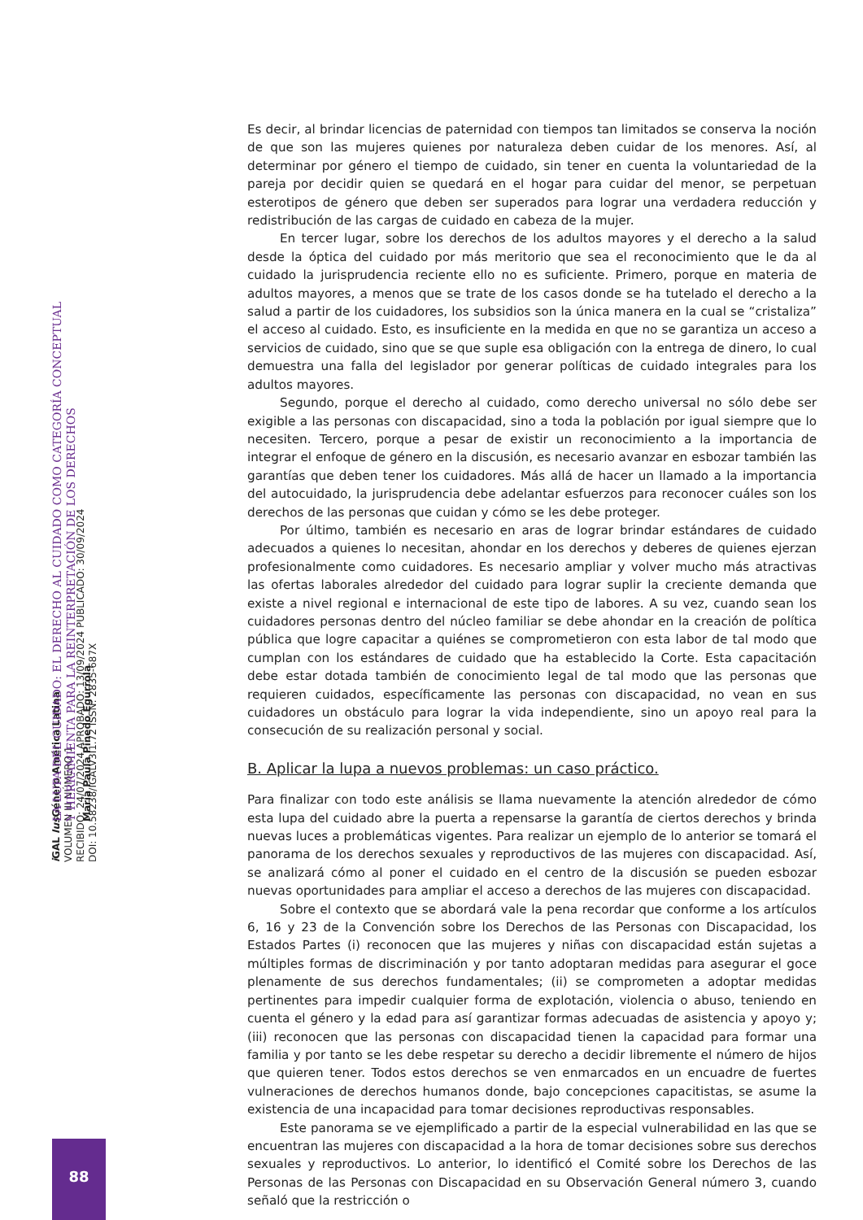i GAL Ius Género América Latina
VOLUMEN III NÚMERO 1
RECIBIDO: 24/07/2024 APROBADO: 13/09/2024 PUBLICADO: 30/09/2024
DOI: 10.58238/IGALV3I1.72 ISSN: 2835-687X
LA LUPA DEL CUIDADO: EL DERECHO AL CUIDADO COMO CATEGORÍA CONCEPTUAL
Y HERRAMIENTA PARA LA REINTERPRETACIÓN DE LOS DERECHOS
María Paula Pinedo Egurrola
88
Es decir, al brindar licencias de paternidad con tiempos tan limitados se conserva la noción de que son las mujeres quienes por naturaleza deben cuidar de los menores. Así, al determinar por género el tiempo de cuidado, sin tener en cuenta la voluntariedad de la pareja por decidir quien se quedará en el hogar para cuidar del menor, se perpetuan esterotipos de género que deben ser superados para lograr una verdadera reducción y redistribución de las cargas de cuidado en cabeza de la mujer.
En tercer lugar, sobre los derechos de los adultos mayores y el derecho a la salud desde la óptica del cuidado por más meritorio que sea el reconocimiento que le da al cuidado la jurisprudencia reciente ello no es suficiente. Primero, porque en materia de adultos mayores, a menos que se trate de los casos donde se ha tutelado el derecho a la salud a partir de los cuidadores, los subsidios son la única manera en la cual se “cristaliza” el acceso al cuidado. Esto, es insuficiente en la medida en que no se garantiza un acceso a servicios de cuidado, sino que se que suple esa obligación con la entrega de dinero, lo cual demuestra una falla del legislador por generar políticas de cuidado integrales para los adultos mayores.
Segundo, porque el derecho al cuidado, como derecho universal no sólo debe ser exigible a las personas con discapacidad, sino a toda la población por igual siempre que lo necesiten. Tercero, porque a pesar de existir un reconocimiento a la importancia de integrar el enfoque de género en la discusión, es necesario avanzar en esbozar también las garantías que deben tener los cuidadores. Más allá de hacer un llamado a la importancia del autocuidado, la jurisprudencia debe adelantar esfuerzos para reconocer cuáles son los derechos de las personas que cuidan y cómo se les debe proteger.
Por último, también es necesario en aras de lograr brindar estándares de cuidado adecuados a quienes lo necesitan, ahondar en los derechos y deberes de quienes ejerzan profesionalmente como cuidadores. Es necesario ampliar y volver mucho más atractivas las ofertas laborales alrededor del cuidado para lograr suplir la creciente demanda que existe a nivel regional e internacional de este tipo de labores. A su vez, cuando sean los cuidadores personas dentro del núcleo familiar se debe ahondar en la creación de política pública que logre capacitar a quiénes se comprometieron con esta labor de tal modo que cumplan con los estándares de cuidado que ha establecido la Corte. Esta capacitación debe estar dotada también de conocimiento legal de tal modo que las personas que requieren cuidados, específicamente las personas con discapacidad, no vean en sus cuidadores un obstáculo para lograr la vida independiente, sino un apoyo real para la consecución de su realización personal y social.
B. Aplicar la lupa a nuevos problemas: un caso práctico.
Para finalizar con todo este análisis se llama nuevamente la atención alrededor de cómo esta lupa del cuidado abre la puerta a repensarse la garantía de ciertos derechos y brinda nuevas luces a problemáticas vigentes. Para realizar un ejemplo de lo anterior se tomará el panorama de los derechos sexuales y reproductivos de las mujeres con discapacidad. Así, se analizará cómo al poner el cuidado en el centro de la discusión se pueden esbozar nuevas oportunidades para ampliar el acceso a derechos de las mujeres con discapacidad.
Sobre el contexto que se abordará vale la pena recordar que conforme a los artículos 6, 16 y 23 de la Convención sobre los Derechos de las Personas con Discapacidad, los Estados Partes (i) reconocen que las mujeres y niñas con discapacidad están sujetas a múltiples formas de discriminación y por tanto adoptaran medidas para asegurar el goce plenamente de sus derechos fundamentales; (ii) se comprometen a adoptar medidas pertinentes para impedir cualquier forma de explotación, violencia o abuso, teniendo en cuenta el género y la edad para así garantizar formas adecuadas de asistencia y apoyo y; (iii) reconocen que las personas con discapacidad tienen la capacidad para formar una familia y por tanto se les debe respetar su derecho a decidir libremente el número de hijos que quieren tener. Todos estos derechos se ven enmarcados en un encuadre de fuertes vulneraciones de derechos humanos donde, bajo concepciones capacitistas, se asume la existencia de una incapacidad para tomar decisiones reproductivas responsables.
Este panorama se ve ejemplificado a partir de la especial vulnerabilidad en las que se encuentran las mujeres con discapacidad a la hora de tomar decisiones sobre sus derechos sexuales y reproductivos. Lo anterior, lo identificó el Comité sobre los Derechos de las Personas de las Personas con Discapacidad en su Observación General número 3, cuando señaló que la restricción o